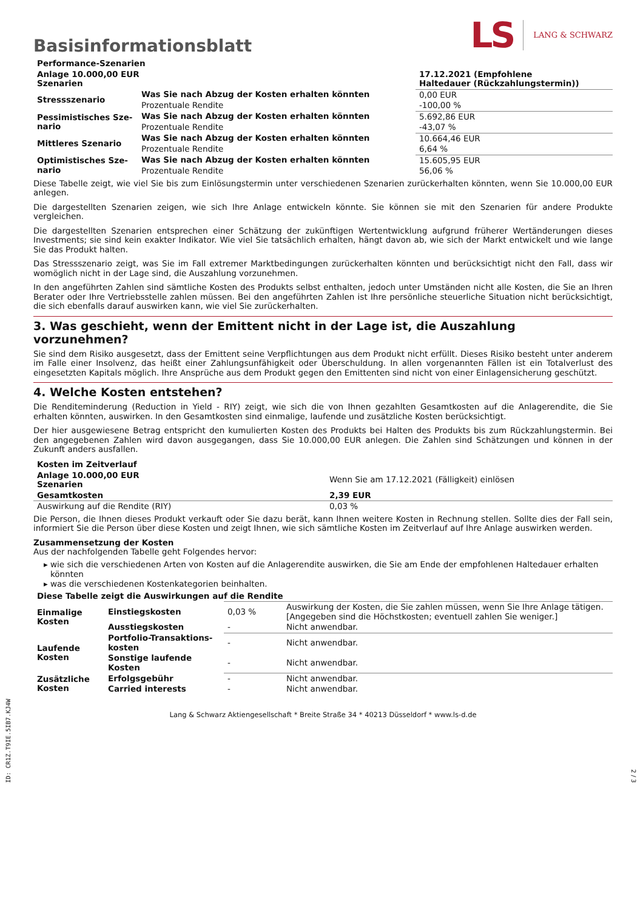Basisinformationsblatt
LS LANG & SCHWARZ
| Performance-Szenarien | | |
| --- | --- | --- |
| Anlage 10.000,00 EUR Szenarien | | 17.12.2021 (Empfohlene Haltedauer (Rückzahlungstermin)) |
| Stressszenario | Was Sie nach Abzug der Kosten erhalten könnten | 0,00 EUR |
| | Prozentuale Rendite | -100,00 % |
| Pessimistisches Sze-nario | Was Sie nach Abzug der Kosten erhalten könnten | 5.692,86 EUR |
| | Prozentuale Rendite | -43,07 % |
| Mittleres Szenario | Was Sie nach Abzug der Kosten erhalten könnten | 10.664,46 EUR |
| | Prozentuale Rendite | 6,64 % |
| Optimistisches Sze-nario | Was Sie nach Abzug der Kosten erhalten könnten | 15.605,95 EUR |
| | Prozentuale Rendite | 56,06 % |
Diese Tabelle zeigt, wie viel Sie bis zum Einlösungstermin unter verschiedenen Szenarien zurückerhalten könnten, wenn Sie 10.000,00 EUR anlegen.
Die dargestellten Szenarien zeigen, wie sich Ihre Anlage entwickeln könnte. Sie können sie mit den Szenarien für andere Produkte vergleichen.
Die dargestellten Szenarien entsprechen einer Schätzung der zukünftigen Wertentwicklung aufgrund früherer Wertänderungen dieses Investments; sie sind kein exakter Indikator. Wie viel Sie tatsächlich erhalten, hängt davon ab, wie sich der Markt entwickelt und wie lange Sie das Produkt halten.
Das Stressszenario zeigt, was Sie im Fall extremer Marktbedingungen zurückerhalten könnten und berücksichtigt nicht den Fall, dass wir womöglich nicht in der Lage sind, die Auszahlung vorzunehmen.
In den angeführten Zahlen sind sämtliche Kosten des Produkts selbst enthalten, jedoch unter Umständen nicht alle Kosten, die Sie an Ihren Berater oder Ihre Vertriebsstelle zahlen müssen. Bei den angeführten Zahlen ist Ihre persönliche steuerliche Situation nicht berücksichtigt, die sich ebenfalls darauf auswirken kann, wie viel Sie zurückerhalten.
3. Was geschieht, wenn der Emittent nicht in der Lage ist, die Auszahlung vorzunehmen?
Sie sind dem Risiko ausgesetzt, dass der Emittent seine Verpflichtungen aus dem Produkt nicht erfüllt. Dieses Risiko besteht unter anderem im Falle einer Insolvenz, das heißt einer Zahlungsunfähigkeit oder Überschuldung. In allen vorgenannten Fällen ist ein Totalverlust des eingesetzten Kapitals möglich. Ihre Ansprüche aus dem Produkt gegen den Emittenten sind nicht von einer Einlagensicherung geschützt.
4. Welche Kosten entstehen?
Die Renditeminderung (Reduction in Yield - RIY) zeigt, wie sich die von Ihnen gezahlten Gesamtkosten auf die Anlagerendite, die Sie erhalten könnten, auswirken. In den Gesamtkosten sind einmalige, laufende und zusätzliche Kosten berücksichtigt.
Der hier ausgewiesene Betrag entspricht den kumulierten Kosten des Produkts bei Halten des Produkts bis zum Rückzahlungstermin. Bei den angegebenen Zahlen wird davon ausgegangen, dass Sie 10.000,00 EUR anlegen. Die Zahlen sind Schätzungen und können in der Zukunft anders ausfallen.
| Kosten im Zeitverlauf | |
| --- | --- |
| Anlage 10.000,00 EUR Szenarien | Wenn Sie am 17.12.2021 (Fälligkeit) einlösen |
| Gesamtkosten | 2,39 EUR |
| Auswirkung auf die Rendite (RIY) | 0,03 % |
Die Person, die Ihnen dieses Produkt verkauft oder Sie dazu berät, kann Ihnen weitere Kosten in Rechnung stellen. Sollte dies der Fall sein, informiert Sie die Person über diese Kosten und zeigt Ihnen, wie sich sämtliche Kosten im Zeitverlauf auf Ihre Anlage auswirken werden.
Zusammensetzung der Kosten
Aus der nachfolgenden Tabelle geht Folgendes hervor:
wie sich die verschiedenen Arten von Kosten auf die Anlagerendite auswirken, die Sie am Ende der empfohlenen Haltedauer erhalten könnten
was die verschiedenen Kostenkategorien beinhalten.
| Diese Tabelle zeigt die Auswirkungen auf die Rendite | | | |
| --- | --- | --- | --- |
| Einmalige Kosten | Einstiegskosten | 0,03 % | Auswirkung der Kosten, die Sie zahlen müssen, wenn Sie Ihre Anlage tätigen. [Angegeben sind die Höchstkosten; eventuell zahlen Sie weniger.] |
| | Ausstiegskosten | - | Nicht anwendbar. |
| Laufende Kosten | Portfolio-Transaktions-kosten | - | Nicht anwendbar. |
| | Sonstige laufende Kosten | - | Nicht anwendbar. |
| Zusätzliche Kosten | Erfolgsgebühr | - | Nicht anwendbar. |
| | Carried interests | - | Nicht anwendbar. |
Lang & Schwarz Aktiengesellschaft * Breite Straße 34 * 40213 Düsseldorf * www.ls-d.de
ID: CR1Z.T9IE.5IB7.KJ4W
2 / 3